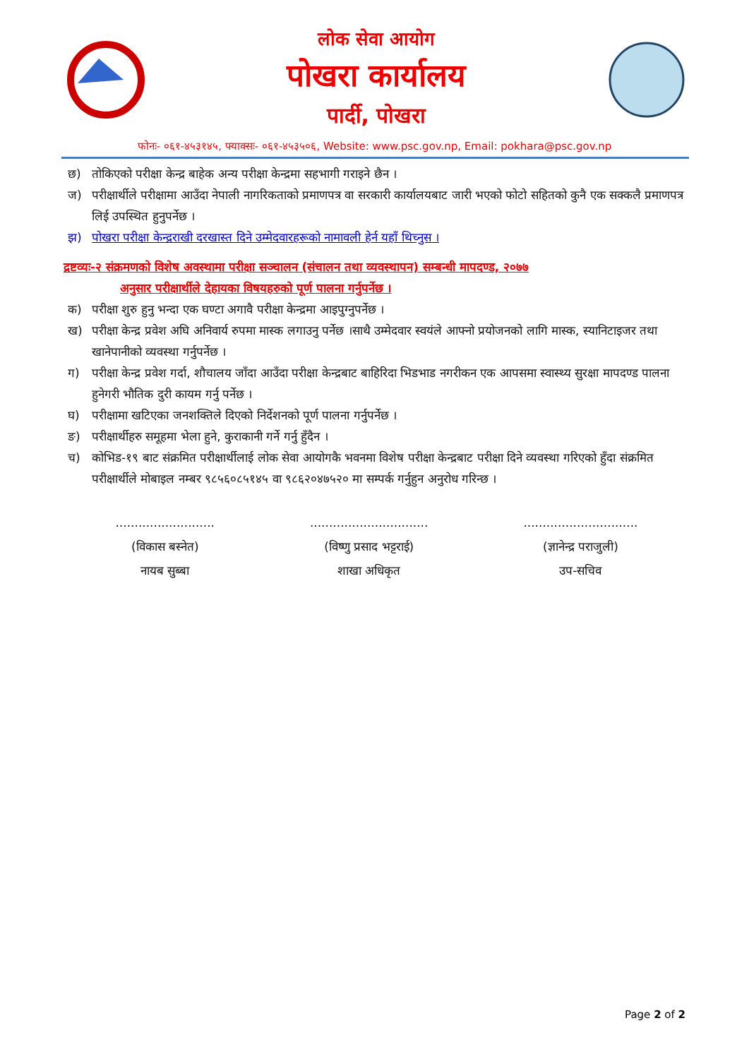लोक सेवा आयोग
पोखरा कार्यालय
पार्दी, पोखरा
फोनः- ०६१-४५३१४५, फ्याक्सः- ०६१-४५३५०६, Website: www.psc.gov.np, Email: pokhara@psc.gov.np
छ) तोकिएको परीक्षा केन्द्र बाहेक अन्य परीक्षा केन्द्रमा सहभागी गराइने छैन ।
ज) परीक्षार्थीले परीक्षामा आउँदा नेपाली नागरिकताको प्रमाणपत्र वा सरकारी कार्यालयबाट जारी भएको फोटो सहितको कुनै एक सक्कलै प्रमाणपत्र लिई उपस्थित हुनुपर्नेछ ।
झ) पोखरा परीक्षा केन्द्रराखी दरखास्त दिने उम्मेदवारहरूको नामावली हेर्न यहाँ थिच्नुस ।
द्रष्टव्यः-२ संक्रमणको विशेष अवस्थामा परीक्षा सञ्चालन (संचालन तथा व्यवस्थापन) सम्बन्धी मापदण्ड, २०७७
अनुसार परीक्षार्थीले देहायका विषयहरुको पूर्ण पालना गर्नुपर्नेछ ।
क) परीक्षा शुरु हुनु भन्दा एक घण्टा अगावै परीक्षा केन्द्रमा आइपुग्नुपर्नेछ ।
ख) परीक्षा केन्द्र प्रवेश अघि अनिवार्य रुपमा मास्क लगाउनु पर्नेछ ।साथै उम्मेदवार स्वयंले आफ्नो प्रयोजनको लागि मास्क, स्यानिटाइजर तथा खानेपानीको व्यवस्था गर्नुपर्नेछ ।
ग) परीक्षा केन्द्र प्रवेश गर्दा, शौचालय जाँदा आउँदा परीक्षा केन्द्रबाट बाहिरिदा भिडभाड नगरीकन एक आपसमा स्वास्थ्य सुरक्षा मापदण्ड पालना हुनेगरी भौतिक दुरी कायम गर्नु पर्नेछ ।
घ) परीक्षामा खटिएका जनशक्तिले दिएको निर्देशनको पूर्ण पालना गर्नुपर्नेछ ।
ङ) परीक्षार्थीहरु समूहमा भेला हुने, कुराकानी गर्ने गर्नु हुँदैन ।
च) कोभिड-१९ बाट संक्रमित परीक्षार्थीलाई लोक सेवा आयोगकै भवनमा विशेष परीक्षा केन्द्रबाट परीक्षा दिने व्यवस्था गरिएको हुँदा संक्रमित परीक्षार्थीले मोबाइल नम्बर ९८५६०८५१४५ वा ९८६२०४७५२० मा सम्पर्क गर्नुहुन अनुरोध गरिन्छ ।
..........................
(विकास बस्नेत)
नायब सुब्बा
...............................
(विष्णु प्रसाद भट्टराई)
शाखा अधिकृत
..............................
(ज्ञानेन्द्र पराजुली)
उप-सचिव
Page 2 of 2